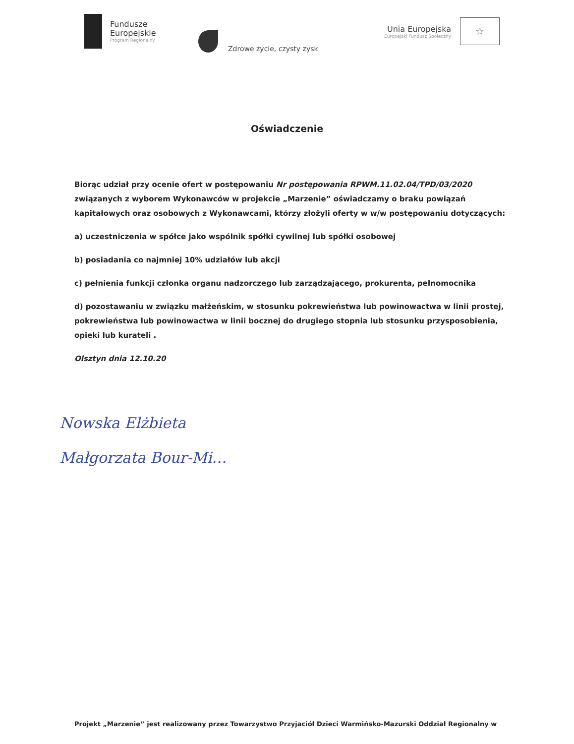Fundusze
Europejskie
Program Regionalny
Zdrowe życie, czysty zysk
Unia Europejska
Europejski Fundusz Społeczny
☆
Oświadczenie
Biorąc udział przy ocenie ofert w postępowaniu Nr postępowania RPWM.11.02.04/TPD/03/2020 związanych z wyborem Wykonawców w projekcie „Marzenie” oświadczamy o braku powiązań kapitałowych oraz osobowych z Wykonawcami, którzy złożyli oferty w w/w postępowaniu dotyczących:
a) uczestniczenia w spółce jako wspólnik spółki cywilnej lub spółki osobowej
b) posiadania co najmniej 10% udziałów lub akcji
c) pełnienia funkcji członka organu nadzorczego lub zarządzającego, prokurenta, pełnomocnika
d) pozostawaniu w związku małżeńskim, w stosunku pokrewieństwa lub powinowactwa w linii prostej, pokrewieństwa lub powinowactwa w linii bocznej do drugiego stopnia lub stosunku przysposobienia, opieki lub kurateli .
Olsztyn dnia 12.10.20
Nowska Elżbieta
Małgorzata Bour-Mi…
Projekt „Marzenie” jest realizowany przez Towarzystwo Przyjaciół Dzieci Warmińsko-Mazurski Oddział Regionalny w